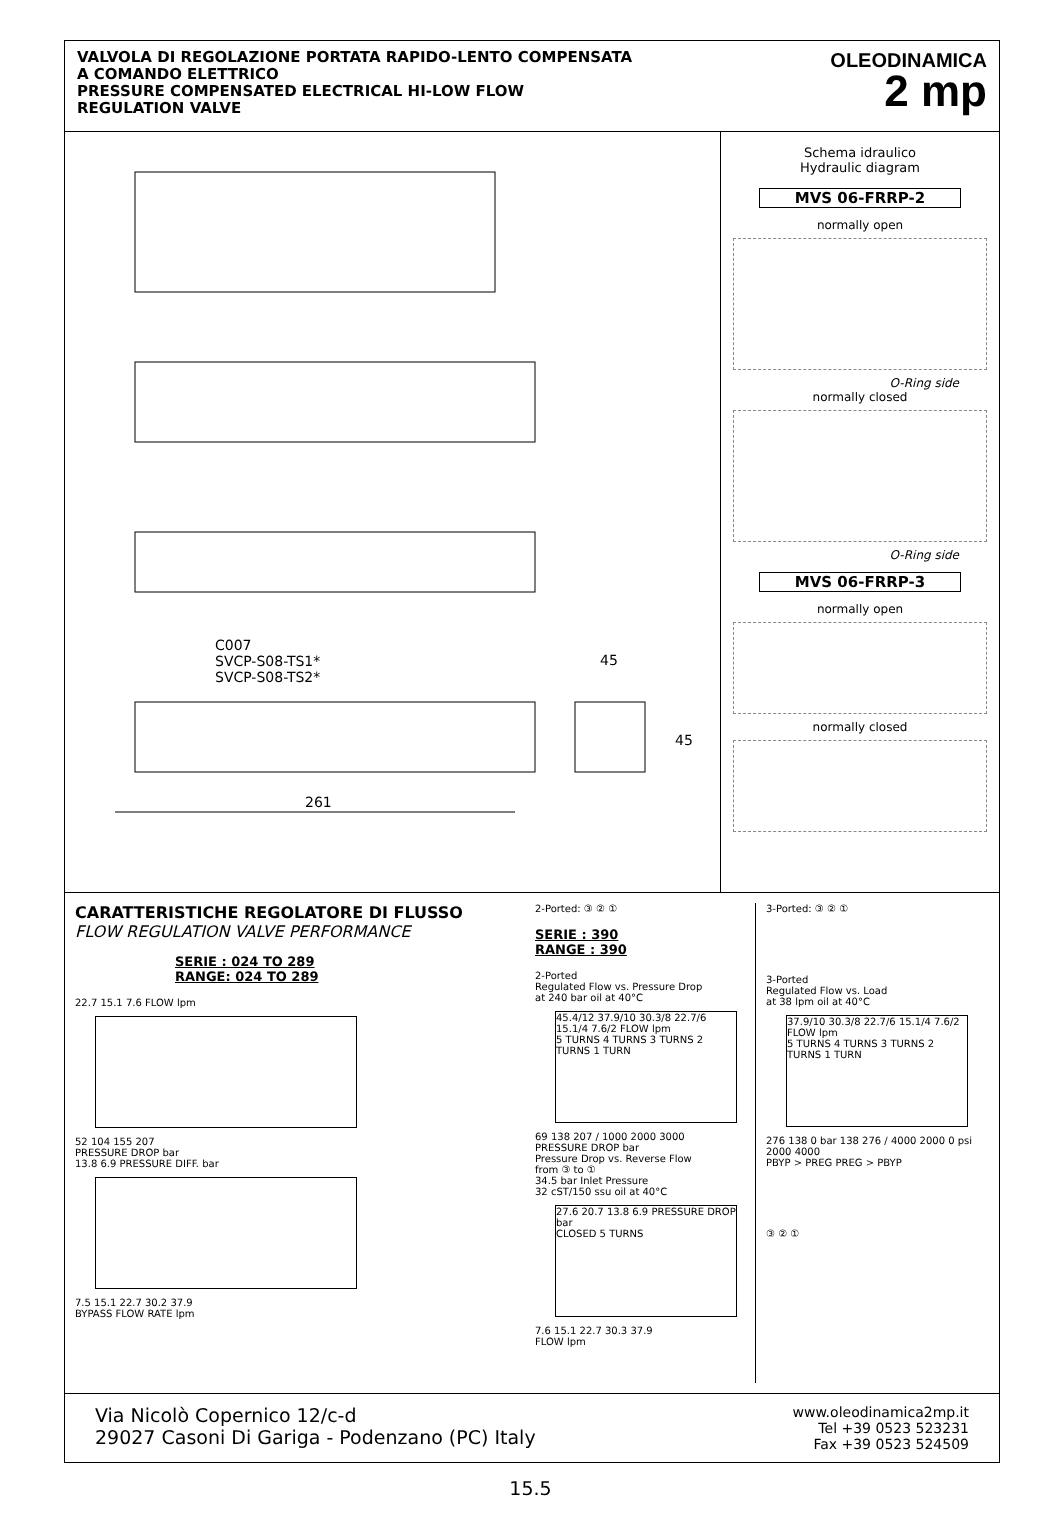VALVOLA DI REGOLAZIONE PORTATA RAPIDO-LENTO COMPENSATA
A COMANDO ELETTRICO
PRESSURE COMPENSATED ELECTRICAL HI-LOW FLOW
REGULATION VALVE
OLEODINAMICA
2 mp
C007
SVCP-S08-TS1*
SVCP-S08-TS2*
45
45
261
Schema idraulico
Hydraulic diagram
MVS 06-FRRP-2
normally open
O-Ring side
normally closed
O-Ring side
MVS 06-FRRP-3
normally open
normally closed
CARATTERISTICHE REGOLATORE DI FLUSSO
FLOW REGULATION VALVE PERFORMANCE
SERIE : 024 TO 289
RANGE: 024 TO 289
22.7 15.1 7.6 FLOW lpm
52 104 155 207
PRESSURE DROP bar
13.8 6.9 PRESSURE DIFF. bar
7.5 15.1 22.7 30.2 37.9
BYPASS FLOW RATE lpm
2-Ported: ③ ② ①
SERIE : 390
RANGE : 390
2-Ported
Regulated Flow vs. Pressure Drop
at 240 bar oil at 40°C
45.4/12 37.9/10 30.3/8 22.7/6 15.1/4 7.6/2 FLOW lpm
5 TURNS 4 TURNS 3 TURNS 2 TURNS 1 TURN
69 138 207 / 1000 2000 3000
PRESSURE DROP bar
Pressure Drop vs. Reverse Flow
from ③ to ①
34.5 bar Inlet Pressure
32 cST/150 ssu oil at 40°C
27.6 20.7 13.8 6.9 PRESSURE DROP bar
CLOSED 5 TURNS
7.6 15.1 22.7 30.3 37.9
FLOW lpm
3-Ported: ③ ② ①
3-Ported
Regulated Flow vs. Load
at 38 lpm oil at 40°C
37.9/10 30.3/8 22.7/6 15.1/4 7.6/2 FLOW lpm
5 TURNS 4 TURNS 3 TURNS 2 TURNS 1 TURN
276 138 0 bar 138 276 / 4000 2000 0 psi 2000 4000
PBYP > PREG PREG > PBYP
③ ② ①
Via Nicolò Copernico 12/c-d
29027 Casoni Di Gariga - Podenzano (PC) Italy
www.oleodinamica2mp.it
Tel +39 0523 523231
Fax +39 0523 524509
15.5